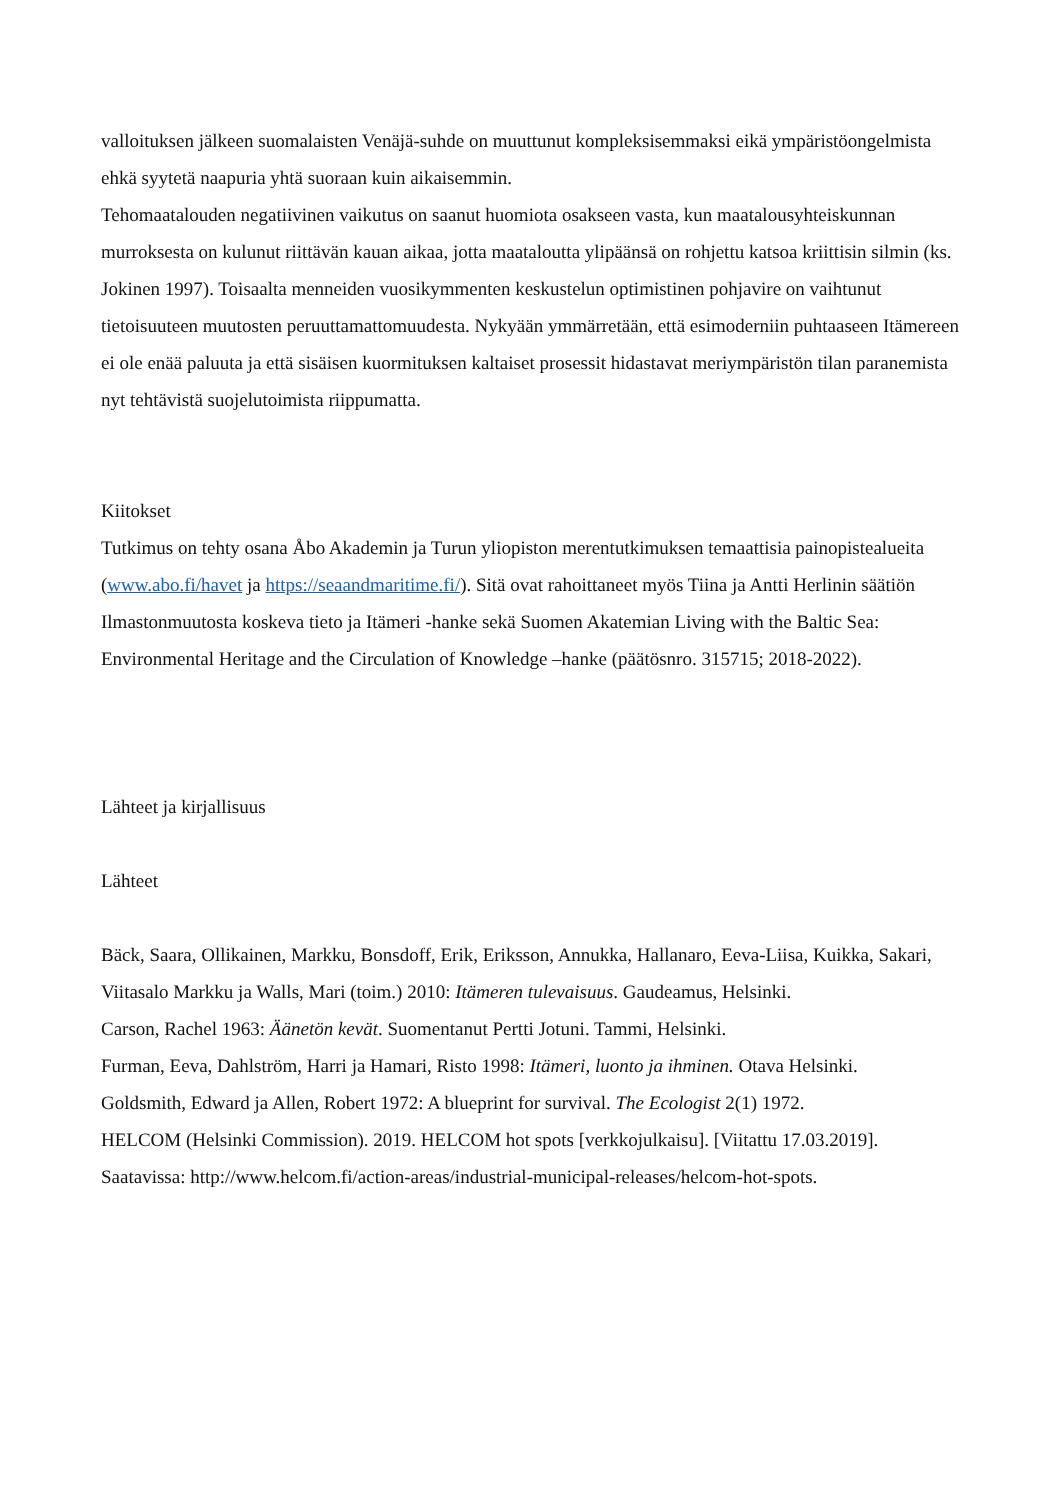valloituksen jälkeen suomalaisten Venäjä-suhde on muuttunut kompleksisemmaksi eikä ympäristöongelmista ehkä syytetä naapuria yhtä suoraan kuin aikaisemmin.
Tehomaatalouden negatiivinen vaikutus on saanut huomiota osakseen vasta, kun maatalousyhteiskunnan murroksesta on kulunut riittävän kauan aikaa, jotta maataloutta ylipäänsä on rohjettu katsoa kriittisin silmin (ks. Jokinen 1997). Toisaalta menneiden vuosikymmenten keskustelun optimistinen pohjavire on vaihtunut tietoisuuteen muutosten peruuttamattomuudesta. Nykyään ymmärretään, että esimoderniin puhtaaseen Itämereen ei ole enää paluuta ja että sisäisen kuormituksen kaltaiset prosessit hidastavat meriympäristön tilan paranemista nyt tehtävistä suojelutoimista riippumatta.
Kiitokset
Tutkimus on tehty osana Åbo Akademin ja Turun yliopiston merentutkimuksen temaattisia painopistealueita (www.abo.fi/havet ja https://seaandmaritime.fi/). Sitä ovat rahoittaneet myös Tiina ja Antti Herlinin säätiön Ilmastonmuutosta koskeva tieto ja Itämeri -hanke sekä Suomen Akatemian Living with the Baltic Sea: Environmental Heritage and the Circulation of Knowledge –hanke (päätösnro. 315715; 2018-2022).
Lähteet ja kirjallisuus
Lähteet
Bäck, Saara, Ollikainen, Markku, Bonsdoff, Erik, Eriksson, Annukka, Hallanaro, Eeva-Liisa, Kuikka, Sakari, Viitasalo Markku ja Walls, Mari (toim.) 2010: Itämeren tulevaisuus. Gaudeamus, Helsinki.
Carson, Rachel 1963: Äänetön kevät. Suomentanut Pertti Jotuni. Tammi, Helsinki.
Furman, Eeva, Dahlström, Harri ja Hamari, Risto 1998: Itämeri, luonto ja ihminen. Otava Helsinki.
Goldsmith, Edward ja Allen, Robert 1972: A blueprint for survival. The Ecologist 2(1) 1972.
HELCOM (Helsinki Commission). 2019. HELCOM hot spots [verkkojulkaisu]. [Viitattu 17.03.2019]. Saatavissa: http://www.helcom.fi/action-areas/industrial-municipal-releases/helcom-hot-spots.